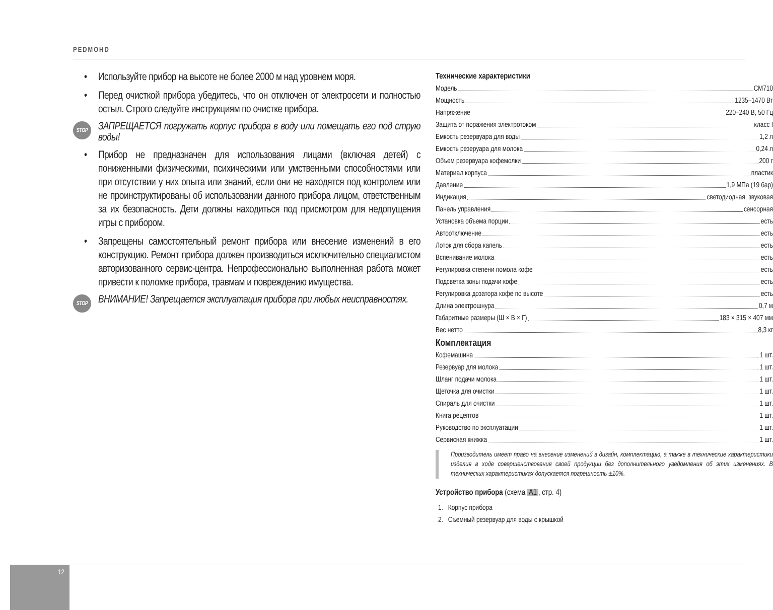РЕDМОНD
• Используйте прибор на высоте не более 2000 м над уровнем моря.
• Перед очисткой прибора убедитесь, что он отключен от электросети и полностью остыл. Строго следуйте инструкциям по очистке прибора.
STOP ЗАПРЕЩАЕТСЯ погружать корпус прибора в воду или помещать его под струю воды!
• Прибор не предназначен для использования лицами (включая детей) с пониженными физическими, психическими или умственными способностями или при отсутствии у них опыта или знаний, если они не находятся под контролем или не проинструктированы об использовании данного прибора лицом, ответственным за их безопасность. Дети должны находиться под присмотром для недопущения игры с прибором.
• Запрещены самостоятельный ремонт прибора или внесение изменений в его конструкцию. Ремонт прибора должен производиться исключительно специалистом авторизованного сервис-центра. Непрофессионально выполненная работа может привести к поломке прибора, травмам и повреждению имущества.
STOP ВНИМАНИЕ! Запрещается эксплуатация прибора при любых неисправностях.
Технические характеристики
Модель CM710
Мощность 1235–1470 Вт
Напряжение 220–240 В, 50 Гц
Защита от поражения электротоком класс I
Емкость резервуара для воды 1,2 л
Емкость резеруара для молока 0,24 л
Объем резервуара кофемолки 200 г
Материал корпуса пластик
Давление 1,9 МПа (19 бар)
Индикация светодиодная, звуковая
Панель управления сенсорная
Установка объема порции есть
Автоотключение есть
Лоток для сбора капель есть
Вспенивание молока есть
Регулировка степени помола кофе есть
Подсветка зоны подачи кофе есть
Регулировка дозатора кофе по высоте есть
Длина электрошнура 0,7 м
Габаритные размеры (Ш × В × Г) 183 × 315 × 407 мм
Вес нетто 8,3 кг
Комплектация
Кофемашина 1 шт.
Резервуар для молока 1 шт.
Шланг подачи молока 1 шт.
Щеточка для очистки 1 шт.
Спираль для очистки 1 шт.
Книга рецептов 1 шт.
Руководство по эксплуатации 1 шт.
Сервисная книжка 1 шт.
Производитель имеет право на внесение изменений в дизайн, комплектацию, а также в технические характеристики изделия в ходе совершенствования своей продукции без дополнительного уведомления об этих изменениях. В технических характеристиках допускается погрешность ±10%.
Устройство прибора (схема A1, стр. 4)
1. Корпус прибора
2. Съемный резервуар для воды с крышкой
12